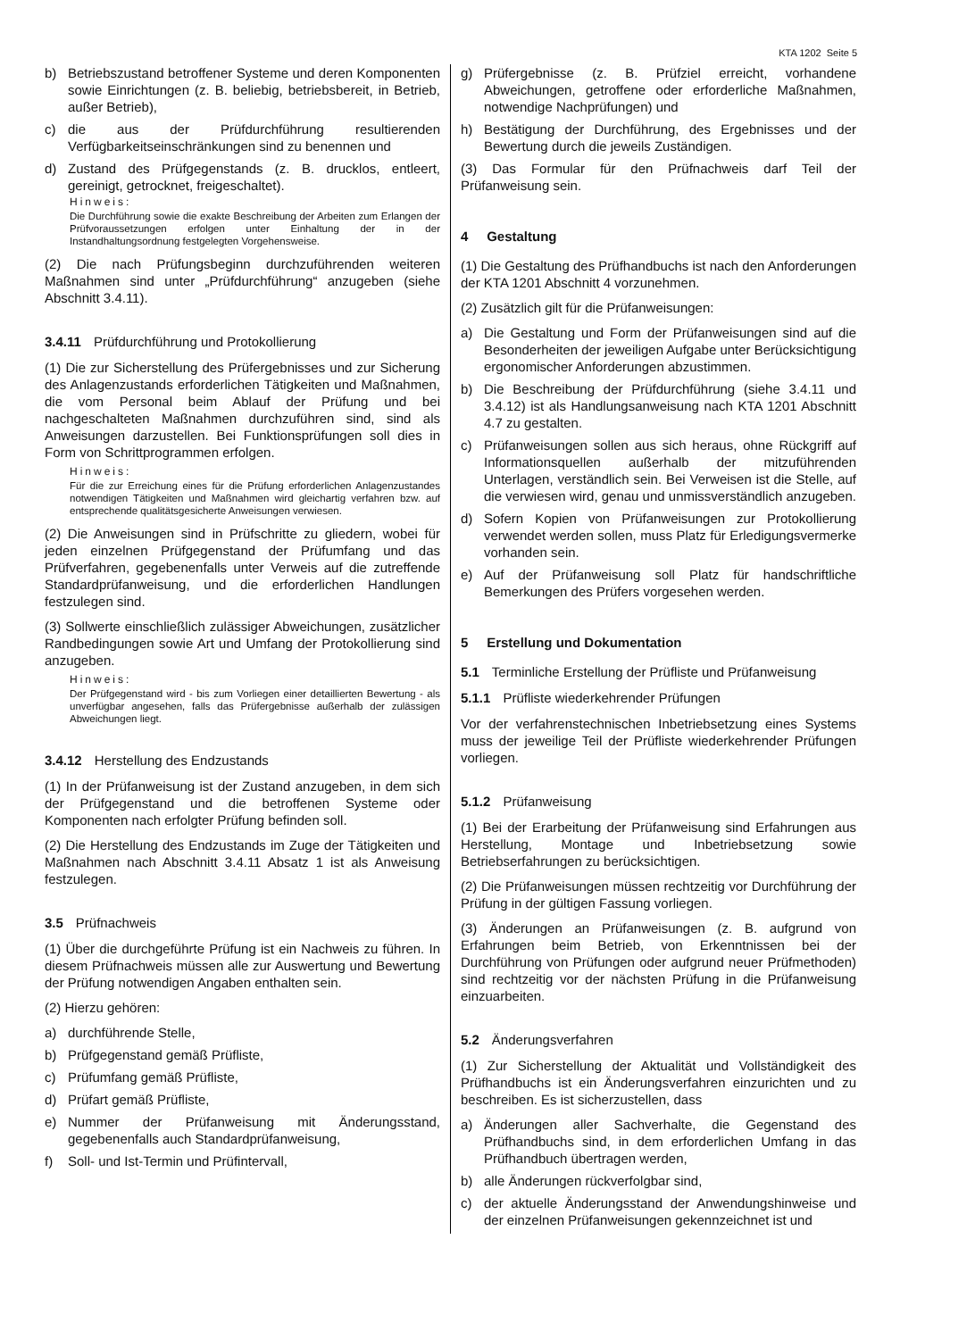KTA 1202 Seite 5
b) Betriebszustand betroffener Systeme und deren Komponenten sowie Einrichtungen (z. B. beliebig, betriebsbereit, in Betrieb, außer Betrieb),
c) die aus der Prüfdurchführung resultierenden Verfügbarkeitseinschränkungen sind zu benennen und
d) Zustand des Prüfgegenstands (z. B. drucklos, entleert, gereinigt, getrocknet, freigeschaltet).
Hinweis:
Die Durchführung sowie die exakte Beschreibung der Arbeiten zum Erlangen der Prüfvoraussetzungen erfolgen unter Einhaltung der in der Instandhaltungsordnung festgelegten Vorgehensweise.
(2) Die nach Prüfungsbeginn durchzuführenden weiteren Maßnahmen sind unter „Prüfdurchführung“ anzugeben (siehe Abschnitt 3.4.11).
3.4.11 Prüfdurchführung und Protokollierung
(1) Die zur Sicherstellung des Prüfergebnisses und zur Sicherung des Anlagenzustands erforderlichen Tätigkeiten und Maßnahmen, die vom Personal beim Ablauf der Prüfung und bei nachgeschalteten Maßnahmen durchzuführen sind, sind als Anweisungen darzustellen. Bei Funktionsprüfungen soll dies in Form von Schrittprogrammen erfolgen.
Hinweis:
Für die zur Erreichung eines für die Prüfung erforderlichen Anlagenzustandes notwendigen Tätigkeiten und Maßnahmen wird gleichartig verfahren bzw. auf entsprechende qualitätsgesicherte Anweisungen verwiesen.
(2) Die Anweisungen sind in Prüfschritte zu gliedern, wobei für jeden einzelnen Prüfgegenstand der Prüfumfang und das Prüfverfahren, gegebenenfalls unter Verweis auf die zutreffende Standardprüfanweisung, und die erforderlichen Handlungen festzulegen sind.
(3) Sollwerte einschließlich zulässiger Abweichungen, zusätzlicher Randbedingungen sowie Art und Umfang der Protokollierung sind anzugeben.
Hinweis:
Der Prüfgegenstand wird - bis zum Vorliegen einer detaillierten Bewertung - als unverfügbar angesehen, falls das Prüfergebnisse außerhalb der zulässigen Abweichungen liegt.
3.4.12 Herstellung des Endzustands
(1) In der Prüfanweisung ist der Zustand anzugeben, in dem sich der Prüfgegenstand und die betroffenen Systeme oder Komponenten nach erfolgter Prüfung befinden soll.
(2) Die Herstellung des Endzustands im Zuge der Tätigkeiten und Maßnahmen nach Abschnitt 3.4.11 Absatz 1 ist als Anweisung festzulegen.
3.5 Prüfnachweis
(1) Über die durchgeführte Prüfung ist ein Nachweis zu führen. In diesem Prüfnachweis müssen alle zur Auswertung und Bewertung der Prüfung notwendigen Angaben enthalten sein.
(2) Hierzu gehören:
a) durchführende Stelle,
b) Prüfgegenstand gemäß Prüfliste,
c) Prüfumfang gemäß Prüfliste,
d) Prüfart gemäß Prüfliste,
e) Nummer der Prüfanweisung mit Änderungsstand, gegebenenfalls auch Standardprüfanweisung,
f) Soll- und Ist-Termin und Prüfintervall,
g) Prüfergebnisse (z. B. Prüfziel erreicht, vorhandene Abweichungen, getroffene oder erforderliche Maßnahmen, notwendige Nachprüfungen) und
h) Bestätigung der Durchführung, des Ergebnisses und der Bewertung durch die jeweils Zuständigen.
(3) Das Formular für den Prüfnachweis darf Teil der Prüfanweisung sein.
4 Gestaltung
(1) Die Gestaltung des Prüfhandbuchs ist nach den Anforderungen der KTA 1201 Abschnitt 4 vorzunehmen.
(2) Zusätzlich gilt für die Prüfanweisungen:
a) Die Gestaltung und Form der Prüfanweisungen sind auf die Besonderheiten der jeweiligen Aufgabe unter Berücksichtigung ergonomischer Anforderungen abzustimmen.
b) Die Beschreibung der Prüfdurchführung (siehe 3.4.11 und 3.4.12) ist als Handlungsanweisung nach KTA 1201 Abschnitt 4.7 zu gestalten.
c) Prüfanweisungen sollen aus sich heraus, ohne Rückgriff auf Informationsquellen außerhalb der mitzuführenden Unterlagen, verständlich sein. Bei Verweisen ist die Stelle, auf die verwiesen wird, genau und unmissverständlich anzugeben.
d) Sofern Kopien von Prüfanweisungen zur Protokollierung verwendet werden sollen, muss Platz für Erledigungsvermerke vorhanden sein.
e) Auf der Prüfanweisung soll Platz für handschriftliche Bemerkungen des Prüfers vorgesehen werden.
5 Erstellung und Dokumentation
5.1 Terminliche Erstellung der Prüfliste und Prüfanweisung
5.1.1 Prüfliste wiederkehrender Prüfungen
Vor der verfahrenstechnischen Inbetriebsetzung eines Systems muss der jeweilige Teil der Prüfliste wiederkehrender Prüfungen vorliegen.
5.1.2 Prüfanweisung
(1) Bei der Erarbeitung der Prüfanweisung sind Erfahrungen aus Herstellung, Montage und Inbetriebsetzung sowie Betriebserfahrungen zu berücksichtigen.
(2) Die Prüfanweisungen müssen rechtzeitig vor Durchführung der Prüfung in der gültigen Fassung vorliegen.
(3) Änderungen an Prüfanweisungen (z. B. aufgrund von Erfahrungen beim Betrieb, von Erkenntnissen bei der Durchführung von Prüfungen oder aufgrund neuer Prüfmethoden) sind rechtzeitig vor der nächsten Prüfung in die Prüfanweisung einzuarbeiten.
5.2 Änderungsverfahren
(1) Zur Sicherstellung der Aktualität und Vollständigkeit des Prüfhandbuchs ist ein Änderungsverfahren einzurichten und zu beschreiben. Es ist sicherzustellen, dass
a) Änderungen aller Sachverhalte, die Gegenstand des Prüfhandbuchs sind, in dem erforderlichen Umfang in das Prüfhandbuch übertragen werden,
b) alle Änderungen rückverfolgbar sind,
c) der aktuelle Änderungsstand der Anwendungshinweise und der einzelnen Prüfanweisungen gekennzeichnet ist und